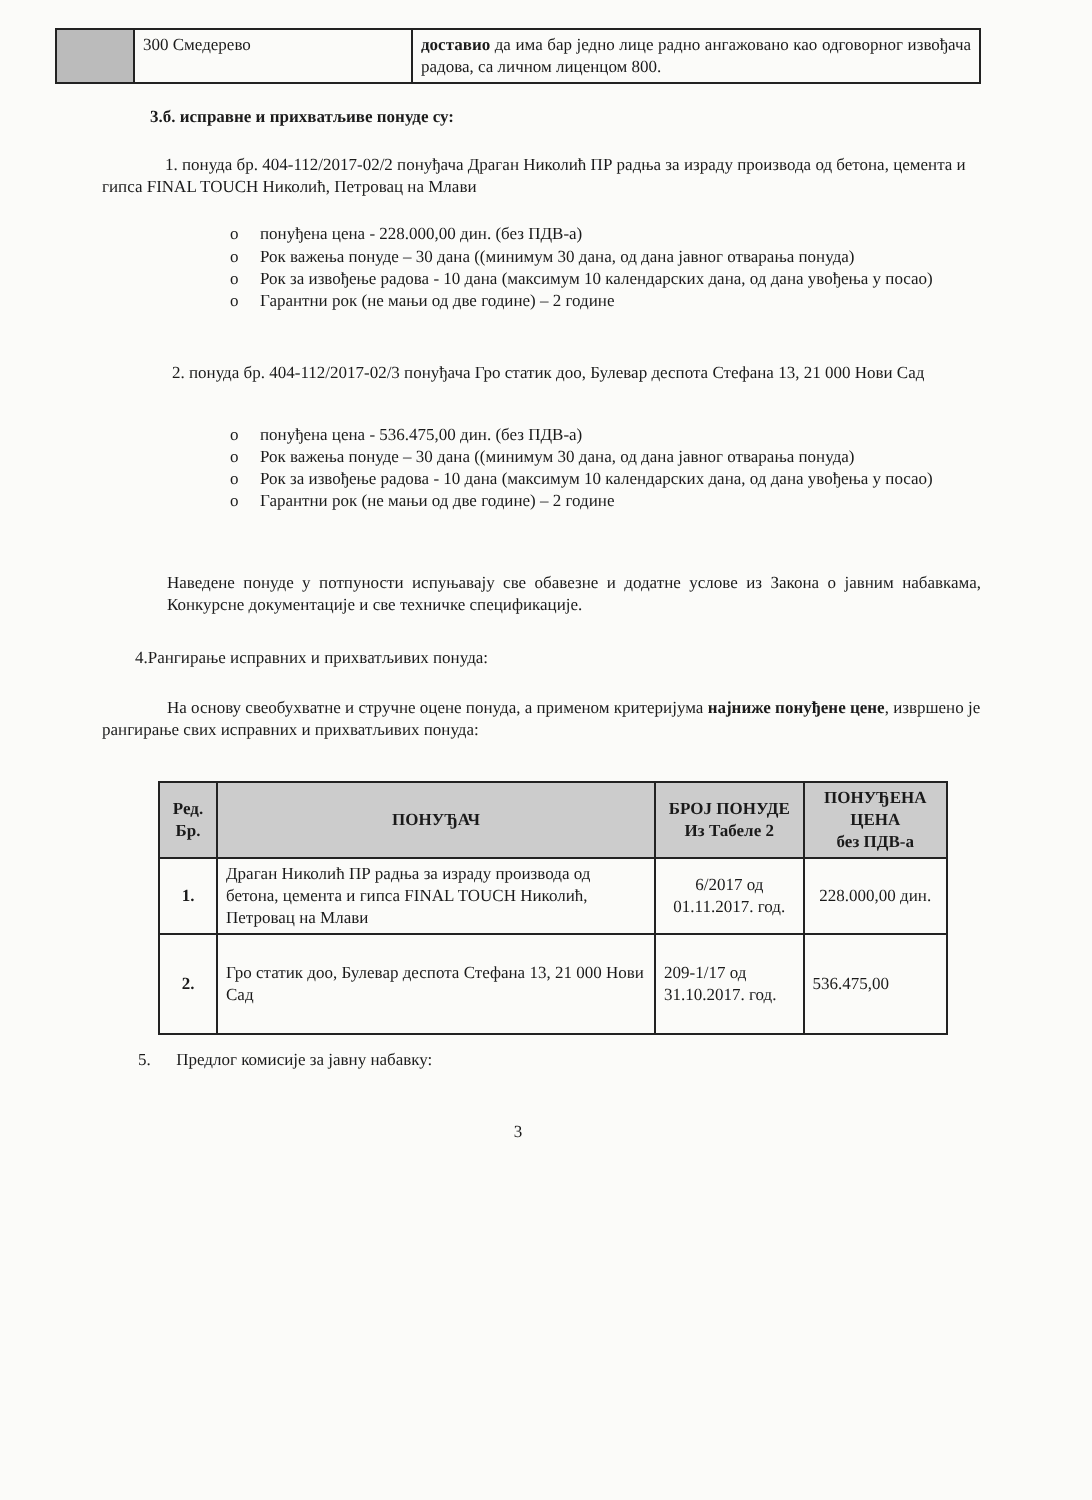| | 300 Смедерево | доставио да има бар једно лице радно ангажовано као одговорног извођача радова, са личном лиценцом 800. |
3.б. исправне и прихватљиве понуде су:
1. понуда бр. 404-112/2017-02/2 понуђача Драган Николић ПР радња за израду производа од бетона, цемента и гипса FINAL TOUCH Николић, Петровац на Млави
o понуђена цена - 228.000,00 дин. (без ПДВ-а)
o Рок важења понуде – 30 дана ((минимум 30 дана, од дана јавног отварања понуда)
o Рок за извођење радова - 10 дана (максимум 10 календарских дана, од дана увођења у посао)
o Гарантни рок (не мањи од две године) – 2 године
2. понуда бр. 404-112/2017-02/3 понуђача Гро статик доо, Булевар деспота Стефана 13, 21 000 Нови Сад
o понуђена цена - 536.475,00 дин. (без ПДВ-а)
o Рок важења понуде – 30 дана ((минимум 30 дана, од дана јавног отварања понуда)
o Рок за извођење радова - 10 дана (максимум 10 календарских дана, од дана увођења у посао)
o Гарантни рок (не мањи од две године) – 2 године
Наведене понуде у потпуности испуњавају све обавезне и додатне услове из Закона о јавним набавкама, Конкурсне документације и све техничке спецификације.
4.Рангирање исправних и прихватљивих понуда:
На основу свеобухватне и стручне оцене понуда, а применом критеријума најниже понуђене цене, извршено је рангирање свих исправних и прихватљивих понуда:
| Ред. Бр. | ПОНУЂАЧ | БРОЈ ПОНУДЕ Из Табеле 2 | ПОНУЂЕНА ЦЕНА без ПДВ-а |
| --- | --- | --- | --- |
| 1. | Драган Николић ПР радња за израду производа од бетона, цемента и гипса FINAL TOUCH Николић, Петровац на Млави | 6/2017 од 01.11.2017. год. | 228.000,00 дин. |
| 2. | Гро статик доо, Булевар деспота Стефана 13, 21 000 Нови Сад | 209-1/17 од 31.10.2017. год. | 536.475,00 |
5. Предлог комисије за јавну набавку:
3